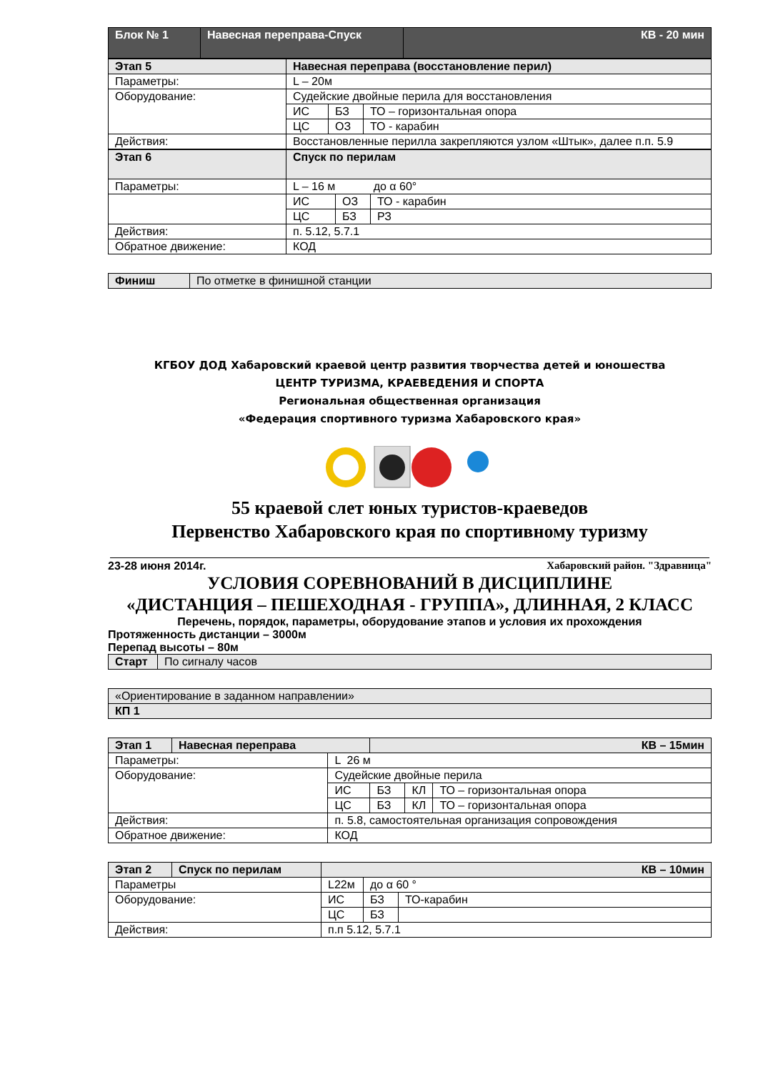| Блок № 1 | Навесная переправа-Спуск | КВ - 20 мин |
| --- | --- | --- |
| Этап 5 | Навесная переправа (восстановление перил) | | |
| --- | --- | --- | --- |
| Параметры: | L – 20м | | |
| Оборудование: | Судейские двойные перила для восстановления | | |
| | ИС | БЗ | ТО – горизонтальная опора |
| | ЦС | ОЗ | ТО - карабин |
| Действия: | Восстановленные перилла закрепляются узлом «Штык», далее п.п. 5.9 | | |
| Этап 6 | Спуск по перилам | | |
| --- | --- | --- | --- |
| Параметры: | L – 16 м до α 60° | | |
| | ИС | ОЗ | ТО - карабин |
| | ЦС | БЗ | РЗ |
| Действия: | п. 5.12, 5.7.1 | | |
| Обратное движение: | КОД | | |
| Финиш | По отметке в финишной станции |
КГБОУ ДОД Хабаровский краевой центр развития творчества детей и юношества
ЦЕНТР ТУРИЗМА, КРАЕВЕДЕНИЯ И СПОРТА
Региональная общественная организация
«Федерация спортивного туризма Хабаровского края»
55 краевой слет юных туристов-краеведов
Первенство Хабаровского края по спортивному туризму
23-28 июня 2014г. Хабаровский район. "Здравница"
УСЛОВИЯ СОРЕВНОВАНИЙ В ДИСЦИПЛИНЕ
«ДИСТАНЦИЯ – ПЕШЕХОДНАЯ - ГРУППА», ДЛИННАЯ, 2 КЛАСС
Перечень, порядок, параметры, оборудование этапов и условия их прохождения
Протяженность дистанции – 3000м
Перепад высоты – 80м
| Старт | По сигналу часов |
| «Ориентирование в заданном направлении» |
| КП 1 |
| Этап 1 | Навесная переправа | | КВ – 15мин | | |
| --- | --- | --- | --- | --- | --- |
| Параметры: | | L 26 м | | | |
| Оборудование: | | Судейские двойные перила | | | |
| | | ИС | БЗ | КЛ | ТО – горизонтальная опора |
| | | ЦС | БЗ | КЛ | ТО – горизонтальная опора |
| Действия: | | п. 5.8, самостоятельная организация сопровождения | | | |
| Обратное движение: | | КОД | | | |
| Этап 2 | Спуск по перилам | КВ – 10мин | | |
| --- | --- | --- | --- | --- |
| Параметры | | L22м | до α 60 ° | |
| Оборудование: | | ИС | БЗ | ТО-карабин |
| | | ЦС | БЗ | |
| Действия: | | п.п 5.12, 5.7.1 | | |